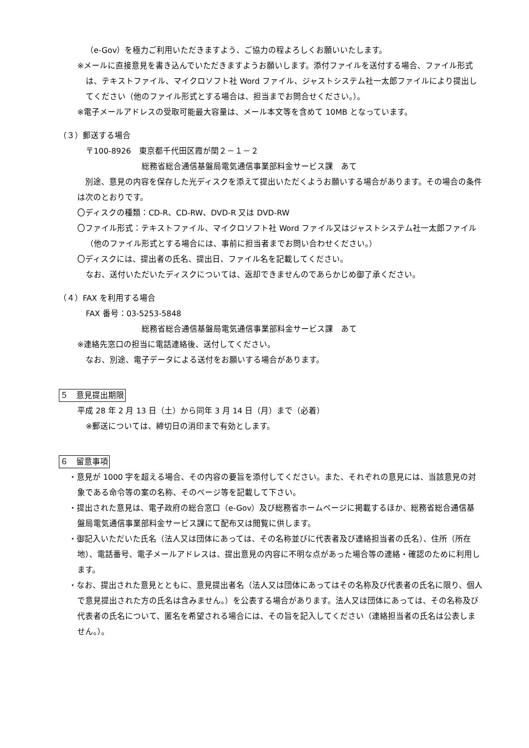（e-Gov）を極力ご利用いただきますよう、ご協力の程よろしくお願いいたします。
※メールに直接意見を書き込んでいただきますようお願いします。添付ファイルを送付する場合、ファイル形式は、テキストファイル、マイクロソフト社 Word ファイル、ジャストシステム社一太郎ファイルにより提出してください（他のファイル形式とする場合は、担当までお問合せください。）。
※電子メールアドレスの受取可能最大容量は、メール本文等を含めて 10MB となっています。
（３）郵送する場合
〒100-8926　東京都千代田区霞が関２－１－２
総務省総合通信基盤局電気通信事業部料金サービス課　あて
　別途、意見の内容を保存した光ディスクを添えて提出いただくようお願いする場合があります。その場合の条件は次のとおりです。
〇ディスクの種類：CD‐R、CD‐RW、DVD-R 又は DVD-RW
〇ファイル形式：テキストファイル、マイクロソフト社 Word ファイル又はジャストシステム社一太郎ファイル（他のファイル形式とする場合には、事前に担当者までお問い合わせください。）
〇ディスクには、提出者の氏名、提出日、ファイル名を記載してください。
なお、送付いただいたディスクについては、返却できませんのであらかじめ御了承ください。
（４）FAX を利用する場合
FAX 番号：03-5253-5848
総務省総合通信基盤局電気通信事業部料金サービス課　あて
※連絡先窓口の担当に電話連絡後、送付してください。
なお、別途、電子データによる送付をお願いする場合があります。
５　意見提出期限
平成 28 年 2 月 13 日（土）から同年 3 月 14 日（月）まで（必着）
※郵送については、締切日の消印まで有効とします。
６　留意事項
・意見が 1000 字を超える場合、その内容の要旨を添付してください。また、それぞれの意見には、当該意見の対象である命令等の案の名称、そのページ等を記載して下さい。
・提出された意見は、電子政府の総合窓口（e-Gov）及び総務省ホームページに掲載するほか、総務省総合通信基盤局電気通信事業部料金サービス課にて配布又は閲覧に供します。
・御記入いただいた氏名（法人又は団体にあっては、その名称並びに代表者及び連絡担当者の氏名）、住所（所在地）、電話番号、電子メールアドレスは、提出意見の内容に不明な点があった場合等の連絡・確認のために利用します。
・なお、提出された意見とともに、意見提出者名（法人又は団体にあってはその名称及び代表者の氏名に限り、個人で意見提出された方の氏名は含みません。）を公表する場合があります。法人又は団体にあっては、その名称及び代表者の氏名について、匿名を希望される場合には、その旨を記入してください（連絡担当者の氏名は公表しません。）。